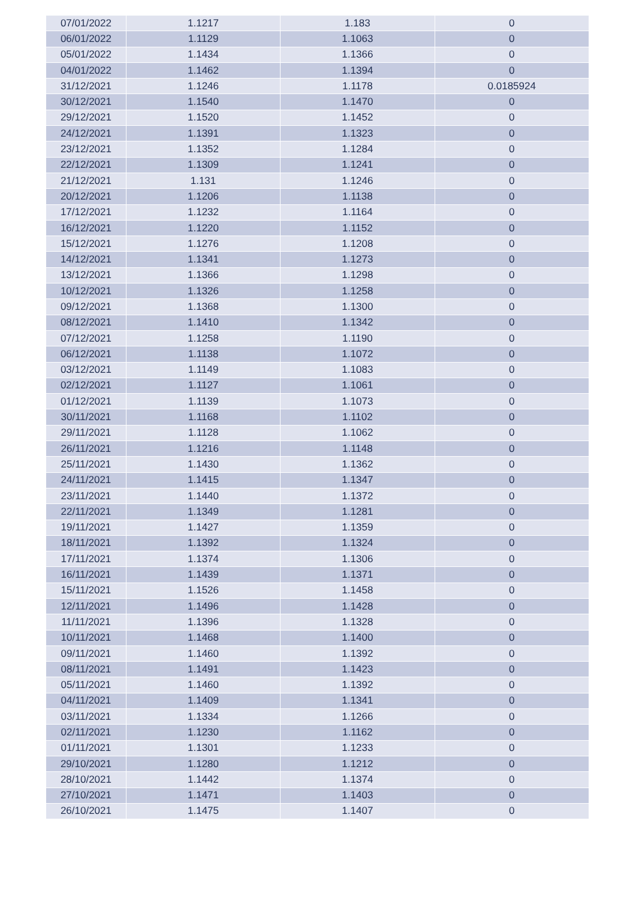| 07/01/2022 | 1.1217 | 1.183 | 0 |
| 06/01/2022 | 1.1129 | 1.1063 | 0 |
| 05/01/2022 | 1.1434 | 1.1366 | 0 |
| 04/01/2022 | 1.1462 | 1.1394 | 0 |
| 31/12/2021 | 1.1246 | 1.1178 | 0.0185924 |
| 30/12/2021 | 1.1540 | 1.1470 | 0 |
| 29/12/2021 | 1.1520 | 1.1452 | 0 |
| 24/12/2021 | 1.1391 | 1.1323 | 0 |
| 23/12/2021 | 1.1352 | 1.1284 | 0 |
| 22/12/2021 | 1.1309 | 1.1241 | 0 |
| 21/12/2021 | 1.131 | 1.1246 | 0 |
| 20/12/2021 | 1.1206 | 1.1138 | 0 |
| 17/12/2021 | 1.1232 | 1.1164 | 0 |
| 16/12/2021 | 1.1220 | 1.1152 | 0 |
| 15/12/2021 | 1.1276 | 1.1208 | 0 |
| 14/12/2021 | 1.1341 | 1.1273 | 0 |
| 13/12/2021 | 1.1366 | 1.1298 | 0 |
| 10/12/2021 | 1.1326 | 1.1258 | 0 |
| 09/12/2021 | 1.1368 | 1.1300 | 0 |
| 08/12/2021 | 1.1410 | 1.1342 | 0 |
| 07/12/2021 | 1.1258 | 1.1190 | 0 |
| 06/12/2021 | 1.1138 | 1.1072 | 0 |
| 03/12/2021 | 1.1149 | 1.1083 | 0 |
| 02/12/2021 | 1.1127 | 1.1061 | 0 |
| 01/12/2021 | 1.1139 | 1.1073 | 0 |
| 30/11/2021 | 1.1168 | 1.1102 | 0 |
| 29/11/2021 | 1.1128 | 1.1062 | 0 |
| 26/11/2021 | 1.1216 | 1.1148 | 0 |
| 25/11/2021 | 1.1430 | 1.1362 | 0 |
| 24/11/2021 | 1.1415 | 1.1347 | 0 |
| 23/11/2021 | 1.1440 | 1.1372 | 0 |
| 22/11/2021 | 1.1349 | 1.1281 | 0 |
| 19/11/2021 | 1.1427 | 1.1359 | 0 |
| 18/11/2021 | 1.1392 | 1.1324 | 0 |
| 17/11/2021 | 1.1374 | 1.1306 | 0 |
| 16/11/2021 | 1.1439 | 1.1371 | 0 |
| 15/11/2021 | 1.1526 | 1.1458 | 0 |
| 12/11/2021 | 1.1496 | 1.1428 | 0 |
| 11/11/2021 | 1.1396 | 1.1328 | 0 |
| 10/11/2021 | 1.1468 | 1.1400 | 0 |
| 09/11/2021 | 1.1460 | 1.1392 | 0 |
| 08/11/2021 | 1.1491 | 1.1423 | 0 |
| 05/11/2021 | 1.1460 | 1.1392 | 0 |
| 04/11/2021 | 1.1409 | 1.1341 | 0 |
| 03/11/2021 | 1.1334 | 1.1266 | 0 |
| 02/11/2021 | 1.1230 | 1.1162 | 0 |
| 01/11/2021 | 1.1301 | 1.1233 | 0 |
| 29/10/2021 | 1.1280 | 1.1212 | 0 |
| 28/10/2021 | 1.1442 | 1.1374 | 0 |
| 27/10/2021 | 1.1471 | 1.1403 | 0 |
| 26/10/2021 | 1.1475 | 1.1407 | 0 |